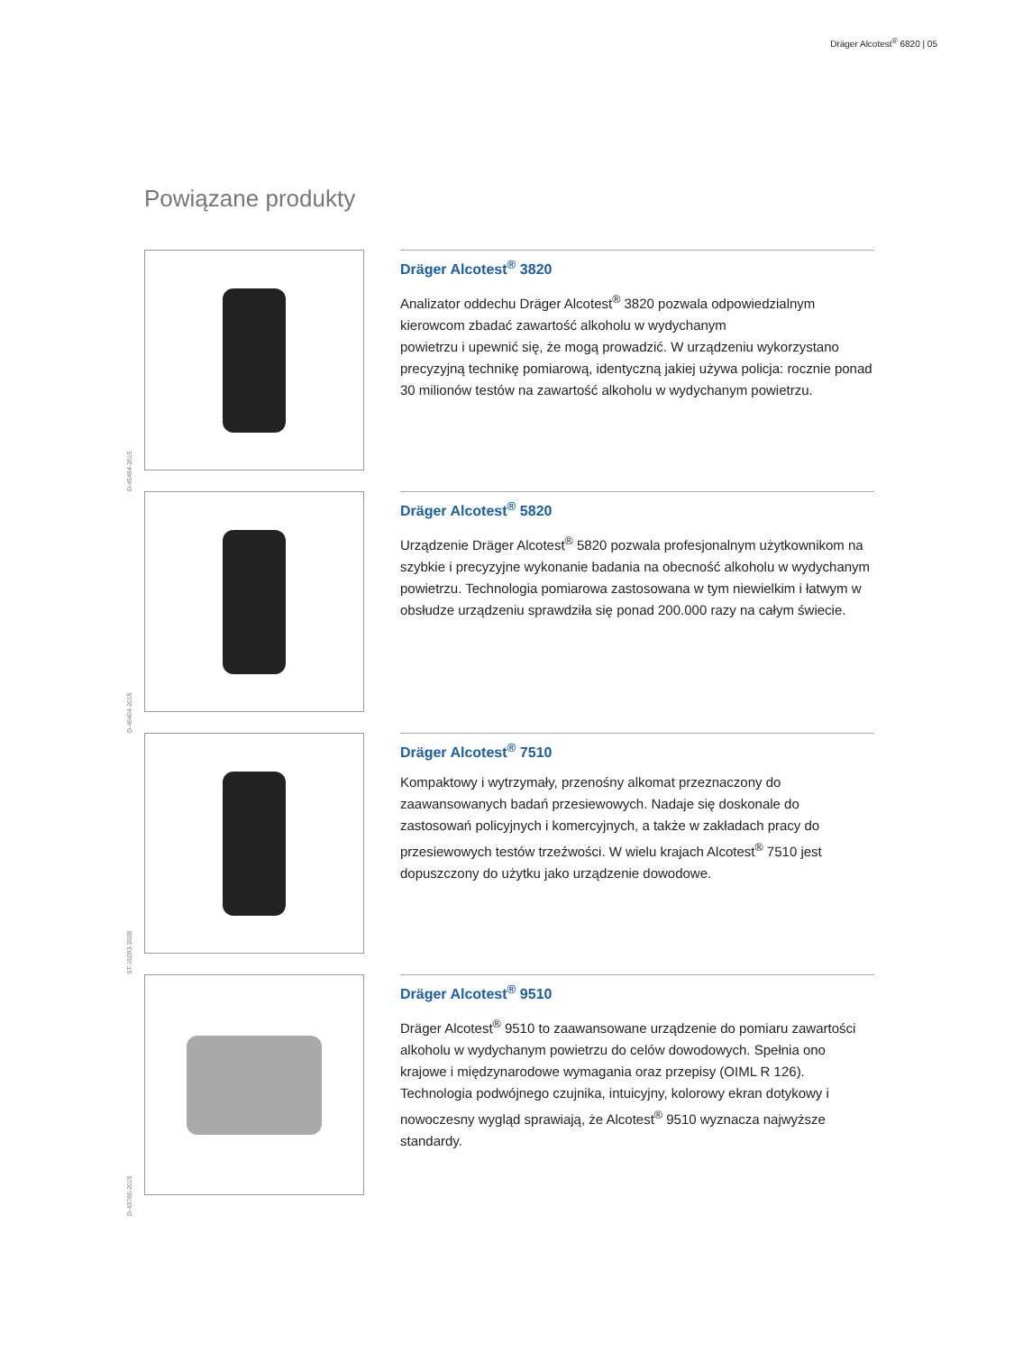Dräger Alcotest<sup>®</sup> 6820 | 05
Powiązane produkty
D-45484-2015
Dräger Alcotest<sup>®</sup> 3820
Analizator oddechu Dräger Alcotest<sup>®</sup> 3820 pozwala odpowiedzialnym kierowcom zbadać zawartość alkoholu w wydychanym
powietrzu i upewnić się, że mogą prowadzić. W urządzeniu wykorzystano precyzyjną technikę pomiarową, identyczną jakiej używa policja: rocznie ponad 30 milionów testów na zawartość alkoholu w wydychanym powietrzu.
D-45404-2015
Dräger Alcotest<sup>®</sup> 5820
Urządzenie Dräger Alcotest<sup>®</sup> 5820 pozwala profesjonalnym użytkownikom na szybkie i precyzyjne wykonanie badania na obecność alkoholu w wydychanym powietrzu. Technologia pomiarowa zastosowana w tym niewielkim i łatwym w obsłudze urządzeniu sprawdziła się ponad 200.000 razy na całym świecie.
ST-15093-2008
Dräger Alcotest<sup>®</sup> 7510
Kompaktowy i wytrzymały, przenośny alkomat przeznaczony do zaawansowanych badań przesiewowych. Nadaje się doskonale do zastosowań policyjnych i komercyjnych, a także w zakładach pracy do przesiewowych testów trzeźwości. W wielu krajach Alcotest<sup>®</sup> 7510 jest dopuszczony do użytku jako urządzenie dowodowe.
D-43786-2015
Dräger Alcotest<sup>®</sup> 9510
Dräger Alcotest<sup>®</sup> 9510 to zaawansowane urządzenie do pomiaru zawartości alkoholu w wydychanym powietrzu do celów dowodowych. Spełnia ono krajowe i międzynarodowe wymagania oraz przepisy (OIML R 126). Technologia podwójnego czujnika, intuicyjny, kolorowy ekran dotykowy i nowoczesny wygląd sprawiają, że Alcotest<sup>®</sup> 9510 wyznacza najwyższe standardy.